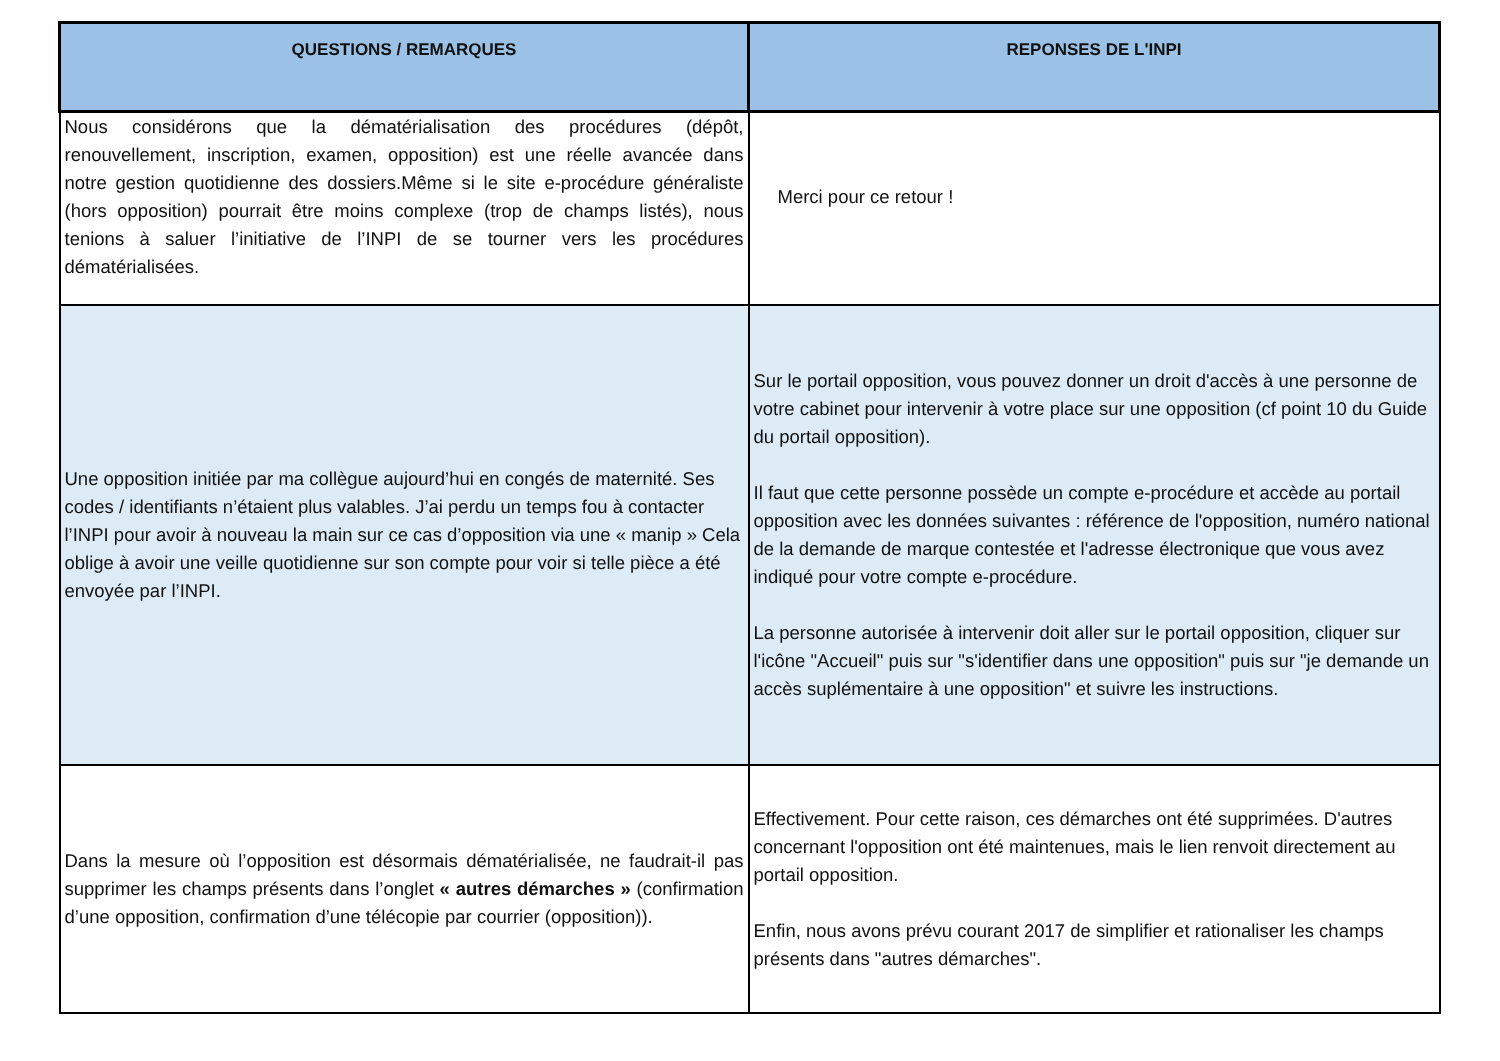| QUESTIONS / REMARQUES | REPONSES DE L'INPI |
| --- | --- |
| Nous considérons que la dématérialisation des procédures (dépôt, renouvellement, inscription, examen, opposition) est une réelle avancée dans notre gestion quotidienne des dossiers.Même si le site e-procédure généraliste (hors opposition) pourrait être moins complexe (trop de champs listés), nous tenions à saluer l’initiative de l’INPI de se tourner vers les procédures dématérialisées. | Merci pour ce retour ! |
| Une opposition initiée par ma collègue aujourd’hui en congés de maternité. Ses codes / identifiants n’étaient plus valables. J’ai perdu un temps fou à contacter l’INPI pour avoir à nouveau la main sur ce cas d’opposition via une « manip » Cela oblige à avoir une veille quotidienne sur son compte pour voir si telle pièce a été envoyée par l’INPI. | Sur le portail opposition, vous pouvez donner un droit d'accès à une personne de votre cabinet pour intervenir à votre place sur une opposition (cf point 10 du Guide du portail opposition). Il faut que cette personne possède un compte e-procédure et accède au portail opposition avec les données suivantes : référence de l'opposition, numéro national de la demande de marque contestée et l'adresse électronique que vous avez indiqué pour votre compte e-procédure. La personne autorisée à intervenir doit aller sur le portail opposition, cliquer sur l'icône "Accueil" puis sur "s'identifier dans une opposition" puis sur "je demande un accès suplémentaire à une opposition" et suivre les instructions. |
| Dans la mesure où l’opposition est désormais dématérialisée, ne faudrait-il pas supprimer les champs présents dans l’onglet « autres démarches » (confirmation d’une opposition, confirmation d’une télécopie par courrier (opposition)). | Effectivement. Pour cette raison, ces démarches ont été supprimées. D'autres concernant l'opposition ont été maintenues, mais le lien renvoit directement au portail opposition. Enfin, nous avons prévu courant 2017 de simplifier et rationaliser les champs présents dans "autres démarches". |